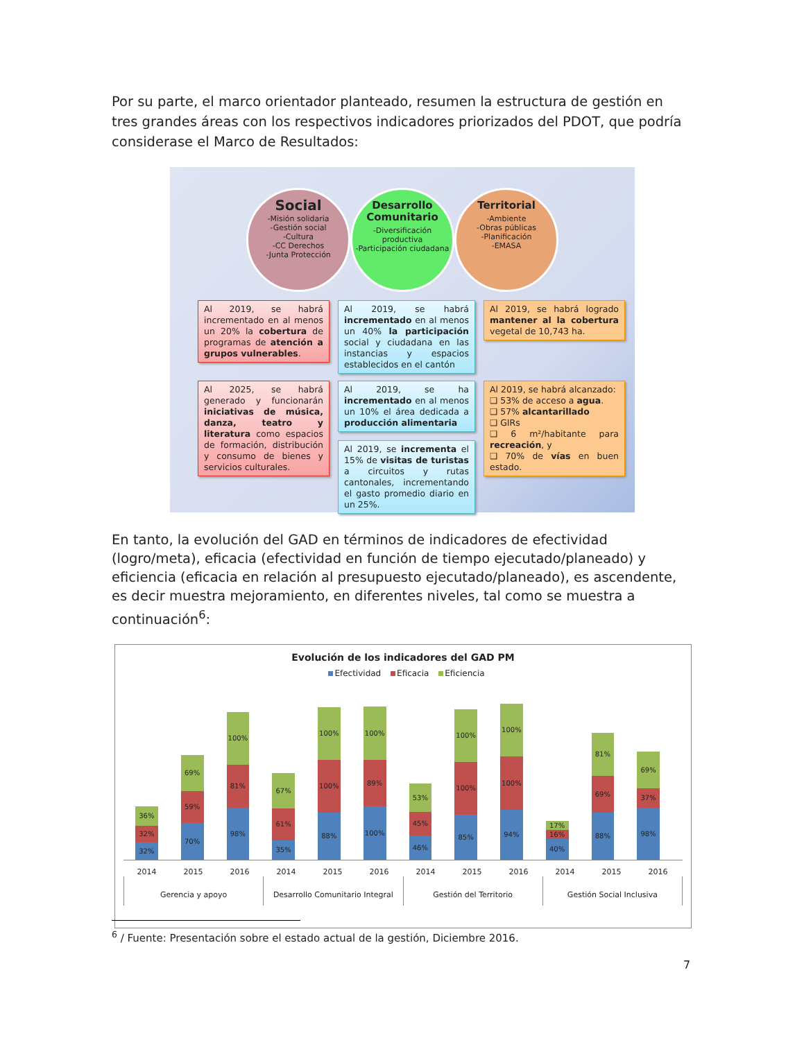Por su parte, el marco orientador planteado, resumen la estructura de gestión en tres grandes áreas con los respectivos indicadores priorizados del PDOT, que podría considerase el Marco de Resultados:
Social
-Misión solidaria
-Gestión social
-Cultura
-CC Derechos
-Junta Protección
Desarrollo Comunitario
-Diversificación productiva
-Participación ciudadana
Territorial
-Ambiente
-Obras públicas
-Planificación
-EMASA
Al 2019, se habrá incrementado en al menos un 20% la cobertura de programas de atención a grupos vulnerables.
Al 2019, se habrá incrementado en al menos un 40% la participación social y ciudadana en las instancias y espacios establecidos en el cantón
Al 2019, se habrá logrado mantener al la cobertura vegetal de 10,743 ha.
Al 2025, se habrá generado y funcionarán iniciativas de música, danza, teatro y literatura como espacios de formación, distribución y consumo de bienes y servicios culturales.
Al 2019, se ha incrementado en al menos un 10% el área dedicada a producción alimentaria
Al 2019, se incrementa el 15% de visitas de turistas a circuitos y rutas cantonales, incrementando el gasto promedio diario en un 25%.
Al 2019, se habrá alcanzado:
❑ 53% de acceso a agua.
❑ 57% alcantarillado
❑ GIRs
❑ 6 m²/habitante para recreación, y
❑ 70% de vías en buen estado.
En tanto, la evolución del GAD en términos de indicadores de efectividad (logro/meta), eficacia (efectividad en función de tiempo ejecutado/planeado) y eficiencia (eficacia en relación al presupuesto ejecutado/planeado), es ascendente, es decir muestra mejoramiento, en diferentes niveles, tal como se muestra a continuación<sup>6</sup>:
Evolución de los indicadores del GAD PM
Efectividad Eficacia Eficiencia
32%
32%
36%
70%
59%
69%
98%
81%
100%
35%
61%
67%
88%
100%
100%
100%
89%
100%
46%
45%
53%
85%
100%
100%
94%
100%
100%
40%
16%
17%
88%
69%
81%
98%
37%
69%
2014 2015 2016 2014 2015 2016 2014 2015 2016 2014 2015 2016
Gerencia y apoyo Desarrollo Comunitario Integral
Gestión del Territorio Gestión Social Inclusiva
<sup>6</sup> / Fuente: Presentación sobre el estado actual de la gestión, Diciembre 2016.
7